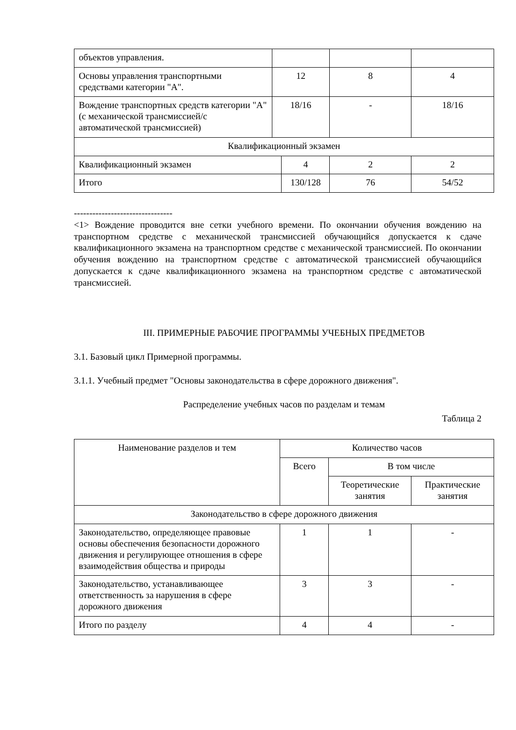| объектов управления. | | | | |
| Основы управления транспортными средствами категории "A". | 12 | | 8 | 4 |
| Вождение транспортных средств категории "A" (с механической трансмиссией/с автоматической трансмиссией) | 18/16 | | - | 18/16 |
| Квалификационный экзамен | | | | |
| Квалификационный экзамен | | 4 | 2 | 2 |
| Итого | | 130/128 | 76 | 54/52 |
--------------------------------
<1> Вождение проводится вне сетки учебного времени. По окончании обучения вождению на транспортном средстве с механической трансмиссией обучающийся допускается к сдаче квалификационного экзамена на транспортном средстве с механической трансмиссией. По окончании обучения вождению на транспортном средстве с автоматической трансмиссией обучающийся допускается к сдаче квалификационного экзамена на транспортном средстве с автоматической трансмиссией.
III. ПРИМЕРНЫЕ РАБОЧИЕ ПРОГРАММЫ УЧЕБНЫХ ПРЕДМЕТОВ
3.1. Базовый цикл Примерной программы.
3.1.1. Учебный предмет "Основы законодательства в сфере дорожного движения".
Распределение учебных часов по разделам и темам
Таблица 2
| Наименование разделов и тем | Количество часов | | |
| --- | --- | --- | --- |
| | Всего | В том числе | |
| | | Теоретические занятия | Практические занятия |
| Законодательство в сфере дорожного движения | | | |
| Законодательство, определяющее правовые основы обеспечения безопасности дорожного движения и регулирующее отношения в сфере взаимодействия общества и природы | 1 | 1 | - |
| Законодательство, устанавливающее ответственность за нарушения в сфере дорожного движения | 3 | 3 | - |
| Итого по разделу | 4 | 4 | - |